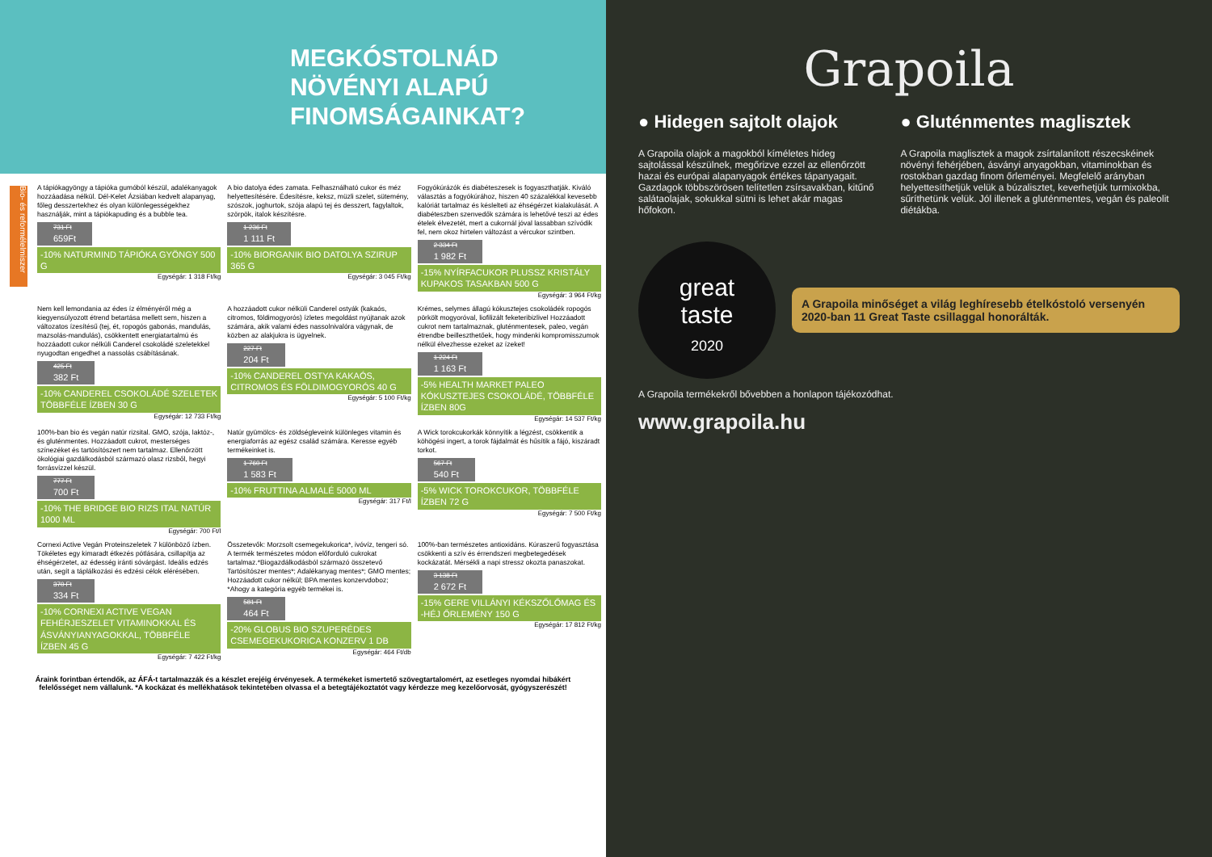MEGKÓSTOLNÁD
NÖVÉNYI ALAPÚ
FINOMSÁGAINKAT?
Bio- és reformélelmiszer
A tápiókagyöngy a tápióka gumóból készül, adalékanyagok hozzáadása nélkül. Dél-Kelet Ázsiában kedvelt alapanyag, főleg desszertekhez és olyan különlegességekhez használják, mint a tápiókapuding és a bubble tea.
731 Ft 659Ft
-10% NATURMIND TÁPIÓKA GYÖNGY 500 G
Egységár: 1 318 Ft/kg
A bio datolya édes zamata. Felhasználható cukor és méz helyettesítésére. Édesítésre, keksz, müzli szelet, sütemény, szószok, joghurtok, szója alapú tej és desszert, fagylaltok, szörpök, italok készítésre.
1 236 Ft 1 111 Ft
-10% BIORGANIK BIO DATOLYA SZIRUP 365 G
Egységár: 3 045 Ft/kg
Fogyókúrázók és diabéteszesek is fogyaszthatják. Kiváló választás a fogyókúrához, hiszen 40 százalékkal kevesebb kalóriát tartalmaz és késlelteti az éhségérzet kialakulását. A diabéteszben szenvedők számára is lehetővé teszi az édes ételek élvezetét, mert a cukornál jóval lassabban szívódik fel, nem okoz hirtelen változást a vércukor szintben.
2 334 Ft 1 982 Ft
-15% NYÍRFACUKOR PLUSSZ KRISTÁLY KUPAKOS TASAKBAN 500 G
Egységár: 3 964 Ft/kg
Nem kell lemondania az édes íz élményéről még a kiegyensúlyozott étrend betartása mellett sem, hiszen a változatos ízesítésű (tej, ét, ropogós gabonás, mandulás, mazsolás-mandulás), csökkentett energiatartalmú és hozzáadott cukor nélküli Canderel csokoládé szeletekkel nyugodtan engedhet a nassolás csábításának.
425 Ft 382 Ft
-10% CANDEREL CSOKOLÁDÉ SZELETEK TÖBBFÉLE ÍZBEN 30 G
Egységár: 12 733 Ft/kg
A hozzáadott cukor nélküli Canderel ostyák (kakaós, citromos, földimogyorós) ízletes megoldást nyújtanak azok számára, akik valami édes nassolnivalóra vágynak, de közben az alakjukra is ügyelnek.
227 Ft 204 Ft
-10% CANDEREL OSTYA KAKAÓS, CITROMOS ÉS FÖLDIMOGYORÓS 40 G
Egységár: 5 100 Ft/kg
Krémes, selymes állagú kókusztejes csokoládék ropogós pörkölt mogyoróval, liofilizált feketeribizlivel Hozzáadott cukrot nem tartalmaznak, gluténmentesek, paleo, vegán étrendbe beilleszthetőek, hogy mindenki kompromisszumok nélkül élvezhesse ezeket az ízeket!
1 224 Ft 1 163 Ft
-5% HEALTH MARKET PALEO KÓKUSZTEJES CSOKOLÁDÉ, TÖBBFÉLE ÍZBEN 80G
Egységár: 14 537 Ft/kg
100%-ban bio és vegán natúr rizsital. GMO, szója, laktóz-, és gluténmentes. Hozzáadott cukrot, mesterséges színezéket és tartósítószert nem tartalmaz. Ellenőrzött ökológiai gazdálkodásból származó olasz rizsből, hegyi forrásvízzel készül.
777 Ft 700 Ft
-10% THE BRIDGE BIO RIZS ITAL NATÚR 1000 ML
Egységár: 700 Ft/l
Natúr gyümölcs- és zöldségleveink különleges vitamin és energiaforrás az egész család számára. Keresse egyéb termékeinket is.
1 760 Ft 1 583 Ft
-10% FRUTTINA ALMALÉ 5000 ML
Egységár: 317 Ft/l
A Wick torokcukorkák könnyítik a légzést, csökkentik a köhögési ingert, a torok fájdalmát és hűsítik a fájó, kiszáradt torkot.
567 Ft 540 Ft
-5% WICK TOROKCUKOR, TÖBBFÉLE ÍZBEN 72 G
Egységár: 7 500 Ft/kg
Cornexi Active Vegán Proteinszeletek 7 különböző ízben. Tökéletes egy kimaradt étkezés pótlására, csillapítja az éhségérzetet, az édesség iránti sóvárgást. Ideális edzés után, segít a táplálkozási és edzési célok elérésében.
370 Ft 334 Ft
-10% CORNEXI ACTIVE VEGAN FEHÉRJESZELET VITAMINOKKAL ÉS ÁSVÁNYIANYAGOKKAL, TÖBBFÉLE ÍZBEN 45 G
Egységár: 7 422 Ft/kg
Összetevők: Morzsolt csemegekukorica*, ivóvíz, tengeri só. A termék természetes módon előforduló cukrokat tartalmaz.*Biogazdálkodásból származó összetevő Tartósítószer mentes*; Adalékanyag mentes*; GMO mentes; Hozzáadott cukor nélkül; BPA mentes konzervdoboz; *Ahogy a kategória egyéb termékei is.
581 Ft 464 Ft
-20% GLOBUS BIO SZUPERÉDES CSEMEGEKUKORICA KONZERV 1 DB
Egységár: 464 Ft/db
100%-ban természetes antioxidáns. Kúraszerű fogyasztása csökkenti a szív és érrendszeri megbetegedések kockázatát. Mérsékli a napi stressz okozta panaszokat.
3 138 Ft 2 672 Ft
-15% GERE VILLÁNYI KÉKSZŐLŐMAG ÉS -HÉJ ŐRLEMÉNY 150 G
Egységár: 17 812 Ft/kg
Áraink forintban értendők, az ÁFÁ-t tartalmazzák és a készlet erejéig érvényesek. A termékeket ismertető szövegtartalomért, az esetleges nyomdai hibákért felelősséget nem vállalunk. *A kockázat és mellékhatások tekintetében olvassa el a betegtájékoztatót vagy kérdezze meg kezelőorvosát, gyógyszerészét!
Grapoila
● Hidegen sajtolt olajok
A Grapoila olajok a magokból kíméletes hideg sajtolással készülnek, megőrizve ezzel az ellenőrzött hazai és európai alapanyagok értékes tápanyagait. Gazdagok többszörösen telítetlen zsírsavakban, kitűnő salátaolajak, sokukkal sütni is lehet akár magas hőfokon.
● Gluténmentes maglisztek
A Grapoila maglisztek a magok zsírtalanított részecskéinek növényi fehérjében, ásványi anyagokban, vitaminokban és rostokban gazdag finom őrleményei. Megfelelő arányban helyettesíthetjük velük a búzalisztet, keverhetjük turmixokba, sűríthetünk velük. Jól illenek a gluténmentes, vegán és paleolit diétákba.
great
taste
2020
A Grapoila minőséget a világ leghíresebb ételkóstoló versenyén 2020-ban 11 Great Taste csillaggal honorálták.
A Grapoila termékekről bővebben a honlapon tájékozódhat.
www.grapoila.hu